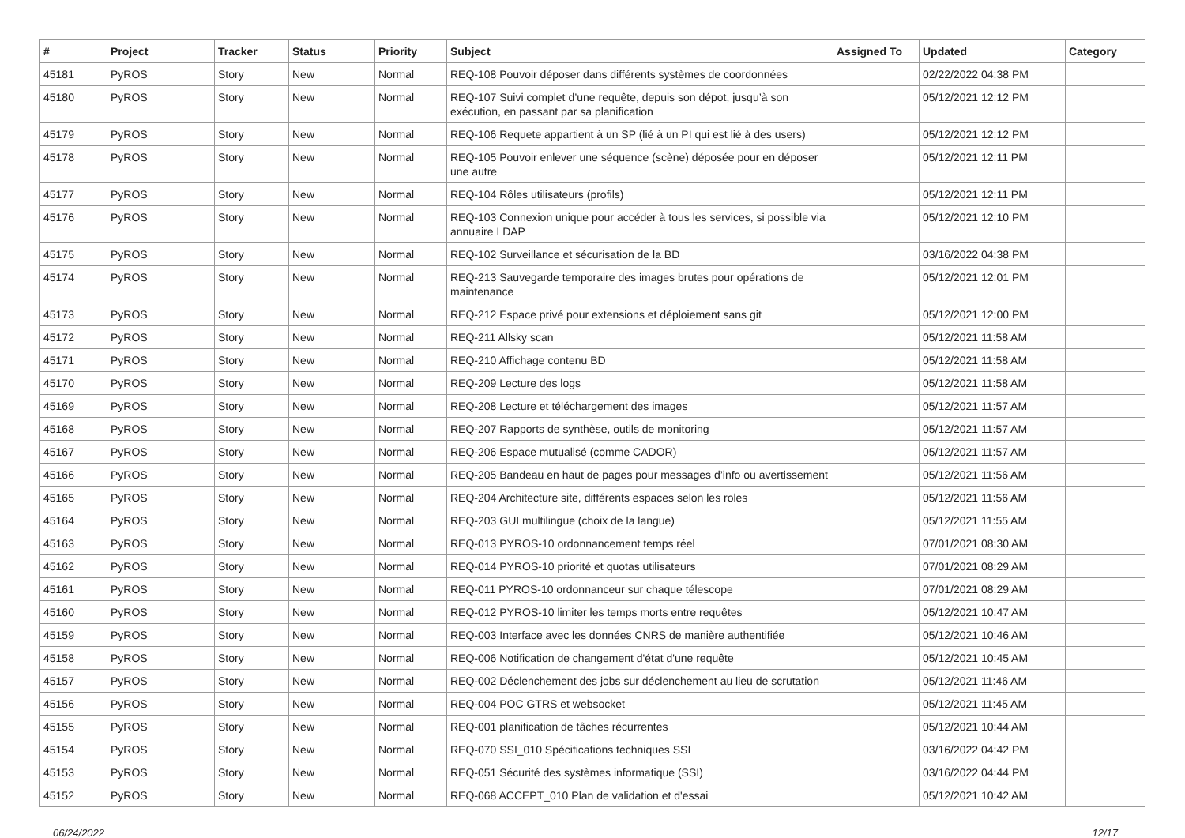| # | Project | Tracker | Status | Priority | Subject | Assigned To | Updated | Category |
| --- | --- | --- | --- | --- | --- | --- | --- | --- |
| 45181 | PyROS | Story | New | Normal | REQ-108 Pouvoir déposer dans différents systèmes de coordonnées | | 02/22/2022 04:38 PM | |
| 45180 | PyROS | Story | New | Normal | REQ-107 Suivi complet d’une requête, depuis son dépot, jusqu’à son exécution, en passant par sa planification | | 05/12/2021 12:12 PM | |
| 45179 | PyROS | Story | New | Normal | REQ-106 Requete appartient à un SP (lié à un PI qui est lié à des users) | | 05/12/2021 12:12 PM | |
| 45178 | PyROS | Story | New | Normal | REQ-105 Pouvoir enlever une séquence (scène) déposée pour en déposer une autre | | 05/12/2021 12:11 PM | |
| 45177 | PyROS | Story | New | Normal | REQ-104 Rôles utilisateurs (profils) | | 05/12/2021 12:11 PM | |
| 45176 | PyROS | Story | New | Normal | REQ-103 Connexion unique pour accéder à tous les services, si possible via annuaire LDAP | | 05/12/2021 12:10 PM | |
| 45175 | PyROS | Story | New | Normal | REQ-102 Surveillance et sécurisation de la BD | | 03/16/2022 04:38 PM | |
| 45174 | PyROS | Story | New | Normal | REQ-213 Sauvegarde temporaire des images brutes pour opérations de maintenance | | 05/12/2021 12:01 PM | |
| 45173 | PyROS | Story | New | Normal | REQ-212 Espace privé pour extensions et déploiement sans git | | 05/12/2021 12:00 PM | |
| 45172 | PyROS | Story | New | Normal | REQ-211 Allsky scan | | 05/12/2021 11:58 AM | |
| 45171 | PyROS | Story | New | Normal | REQ-210 Affichage contenu BD | | 05/12/2021 11:58 AM | |
| 45170 | PyROS | Story | New | Normal | REQ-209 Lecture des logs | | 05/12/2021 11:58 AM | |
| 45169 | PyROS | Story | New | Normal | REQ-208 Lecture et téléchargement des images | | 05/12/2021 11:57 AM | |
| 45168 | PyROS | Story | New | Normal | REQ-207 Rapports de synthèse, outils de monitoring | | 05/12/2021 11:57 AM | |
| 45167 | PyROS | Story | New | Normal | REQ-206 Espace mutualisé (comme CADOR) | | 05/12/2021 11:57 AM | |
| 45166 | PyROS | Story | New | Normal | REQ-205 Bandeau en haut de pages pour messages d’info ou avertissement | | 05/12/2021 11:56 AM | |
| 45165 | PyROS | Story | New | Normal | REQ-204 Architecture site, différents espaces selon les roles | | 05/12/2021 11:56 AM | |
| 45164 | PyROS | Story | New | Normal | REQ-203 GUI multilingue (choix de la langue) | | 05/12/2021 11:55 AM | |
| 45163 | PyROS | Story | New | Normal | REQ-013 PYROS-10 ordonnancement temps réel | | 07/01/2021 08:30 AM | |
| 45162 | PyROS | Story | New | Normal | REQ-014 PYROS-10 priorité et quotas utilisateurs | | 07/01/2021 08:29 AM | |
| 45161 | PyROS | Story | New | Normal | REQ-011 PYROS-10 ordonnanceur sur chaque télescope | | 07/01/2021 08:29 AM | |
| 45160 | PyROS | Story | New | Normal | REQ-012 PYROS-10 limiter les temps morts entre requêtes | | 05/12/2021 10:47 AM | |
| 45159 | PyROS | Story | New | Normal | REQ-003 Interface avec les données CNRS de manière authentifiée | | 05/12/2021 10:46 AM | |
| 45158 | PyROS | Story | New | Normal | REQ-006 Notification de changement d'état d'une requête | | 05/12/2021 10:45 AM | |
| 45157 | PyROS | Story | New | Normal | REQ-002 Déclenchement des jobs sur déclenchement au lieu de scrutation | | 05/12/2021 11:46 AM | |
| 45156 | PyROS | Story | New | Normal | REQ-004 POC GTRS et websocket | | 05/12/2021 11:45 AM | |
| 45155 | PyROS | Story | New | Normal | REQ-001 planification de tâches récurrentes | | 05/12/2021 10:44 AM | |
| 45154 | PyROS | Story | New | Normal | REQ-070 SSI_010 Spécifications techniques SSI | | 03/16/2022 04:42 PM | |
| 45153 | PyROS | Story | New | Normal | REQ-051 Sécurité des systèmes informatique (SSI) | | 03/16/2022 04:44 PM | |
| 45152 | PyROS | Story | New | Normal | REQ-068 ACCEPT_010 Plan de validation et d'essai | | 05/12/2021 10:42 AM | |
06/24/2022 12/17